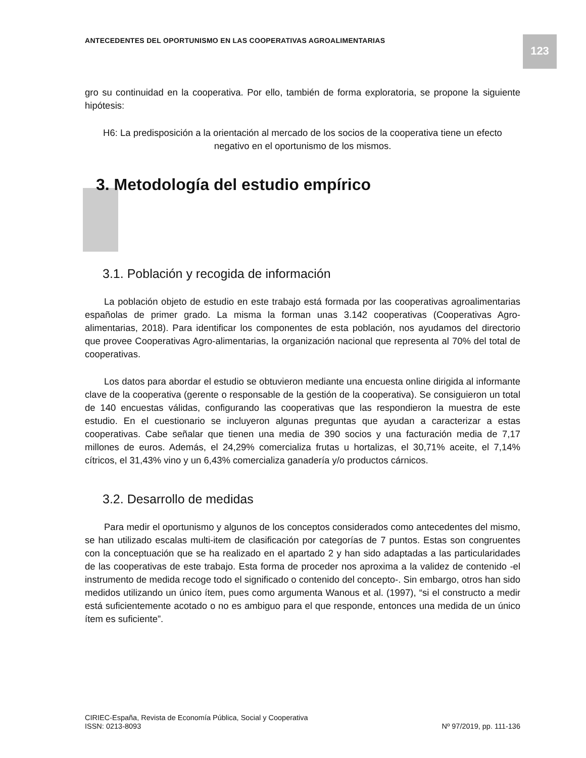ANTECEDENTES DEL OPORTUNISMO EN LAS COOPERATIVAS AGROALIMENTARIAS
123
gro su continuidad en la cooperativa. Por ello, también de forma exploratoria, se propone la siguiente hipótesis:
H6: La predisposición a la orientación al mercado de los socios de la cooperativa tiene un efecto negativo en el oportunismo de los mismos.
3. Metodología del estudio empírico
3.1. Población y recogida de información
La población objeto de estudio en este trabajo está formada por las cooperativas agroalimentarias españolas de primer grado. La misma la forman unas 3.142 cooperativas (Cooperativas Agro-alimentarias, 2018). Para identificar los componentes de esta población, nos ayudamos del directorio que provee Cooperativas Agro-alimentarias, la organización nacional que representa al 70% del total de cooperativas.
Los datos para abordar el estudio se obtuvieron mediante una encuesta online dirigida al informante clave de la cooperativa (gerente o responsable de la gestión de la cooperativa). Se consiguieron un total de 140 encuestas válidas, configurando las cooperativas que las respondieron la muestra de este estudio. En el cuestionario se incluyeron algunas preguntas que ayudan a caracterizar a estas cooperativas. Cabe señalar que tienen una media de 390 socios y una facturación media de 7,17 millones de euros. Además, el 24,29% comercializa frutas u hortalizas, el 30,71% aceite, el 7,14% cítricos, el 31,43% vino y un 6,43% comercializa ganadería y/o productos cárnicos.
3.2. Desarrollo de medidas
Para medir el oportunismo y algunos de los conceptos considerados como antecedentes del mismo, se han utilizado escalas multi-item de clasificación por categorías de 7 puntos. Estas son congruentes con la conceptuación que se ha realizado en el apartado 2 y han sido adaptadas a las particularidades de las cooperativas de este trabajo. Esta forma de proceder nos aproxima a la validez de contenido -el instrumento de medida recoge todo el significado o contenido del concepto-. Sin embargo, otros han sido medidos utilizando un único ítem, pues como argumenta Wanous et al. (1997), “si el constructo a medir está suficientemente acotado o no es ambiguo para el que responde, entonces una medida de un único ítem es suficiente”.
CIRIEC-España, Revista de Economía Pública, Social y Cooperativa
ISSN: 0213-8093
Nº 97/2019, pp. 111-136